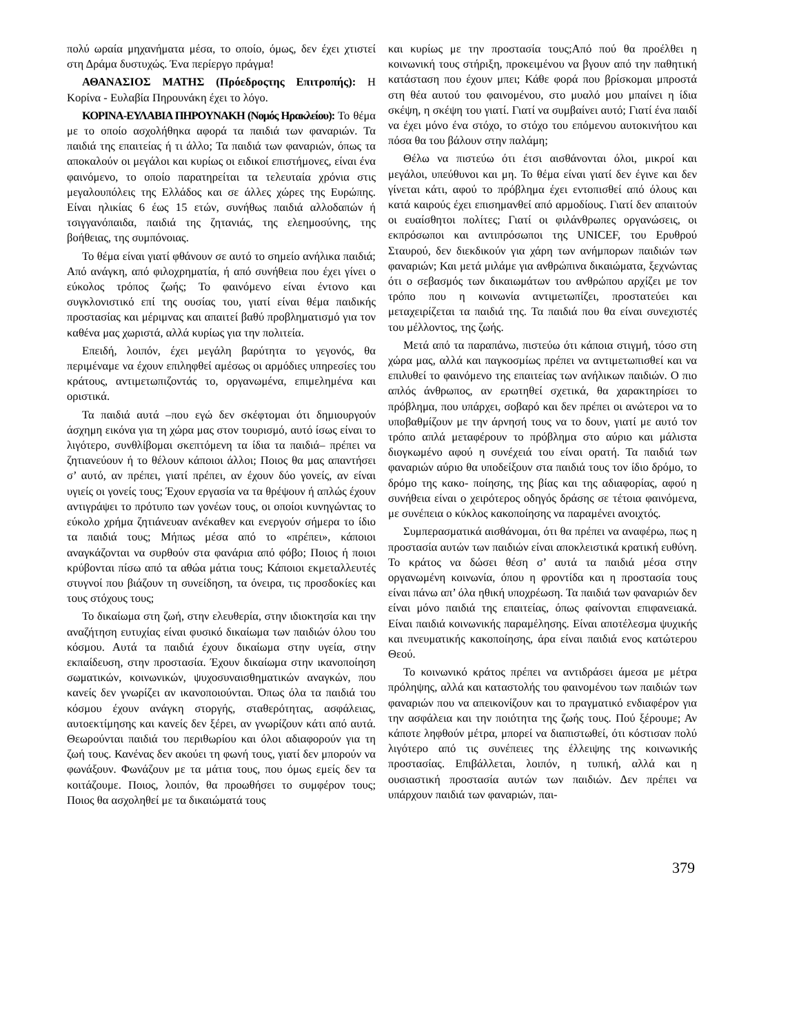πολύ ωραία μηχανήματα μέσα, το οποίο, όμως, δεν έχει χτιστεί στη Δράμα δυστυχώς. Ένα περίεργο πράγμα!
ΑΘΑΝΑΣΙΟΣ ΜΑΤΗΣ (Πρόεδροςτης Επιτροπής): Η Κορίνα - Ευλαβία Πηρουνάκη έχει το λόγο.
ΚΟΡΙΝΑ-ΕΥΛΑΒΙΑ ΠΗΡΟΥΝΑΚΗ (Νομός Ηρακλείου): Το θέμα με το οποίο ασχολήθηκα αφορά τα παιδιά των φαναριών. Τα παιδιά της επαιτείας ή τι άλλο; Τα παιδιά των φαναριών, όπως τα αποκαλούν οι μεγάλοι και κυρίως οι ειδικοί επιστήμονες, είναι ένα φαινόμενο, το οποίο παρατηρείται τα τελευταία χρόνια στις μεγαλουπόλεις της Ελλάδος και σε άλλες χώρες της Ευρώπης. Είναι ηλικίας 6 έως 15 ετών, συνήθως παιδιά αλλοδαπών ή τσιγγανόπαιδα, παιδιά της ζητανιάς, της ελεημοσύνης, της βοήθειας, της συμπόνοιας.
Το θέμα είναι γιατί φθάνουν σε αυτό το σημείο ανήλικα παιδιά; Από ανάγκη, από φιλοχρηματία, ή από συνήθεια που έχει γίνει ο εύκολος τρόπος ζωής; Το φαινόμενο είναι έντονο και συγκλονιστικό επί της ουσίας του, γιατί είναι θέμα παιδικής προστασίας και μέριμνας και απαιτεί βαθύ προβληματισμό για τον καθένα μας χωριστά, αλλά κυρίως για την πολιτεία.
Επειδή, λοιπόν, έχει μεγάλη βαρύτητα το γεγονός, θα περιμέναμε να έχουν επιληφθεί αμέσως οι αρμόδιες υπηρεσίες του κράτους, αντιμετωπιζοντάς το, οργανωμένα, επιμελημένα και οριστικά.
Τα παιδιά αυτά –που εγώ δεν σκέφτομαι ότι δημιουργούν άσχημη εικόνα για τη χώρα μας στον τουρισμό, αυτό ίσως είναι το λιγότερο, συνθλίβομαι σκεπτόμενη τα ίδια τα παιδιά– πρέπει να ζητιανεύουν ή το θέλουν κάποιοι άλλοι; Ποιος θα μας απαντήσει σ’ αυτό, αν πρέπει, γιατί πρέπει, αν έχουν δύο γονείς, αν είναι υγιείς οι γονείς τους; Έχουν εργασία να τα θρέψουν ή απλώς έχουν αντιγράψει το πρότυπο των γονέων τους, οι οποίοι κυνηγώντας το εύκολο χρήμα ζητιάνευαν ανέκαθεν και ενεργούν σήμερα το ίδιο τα παιδιά τους; Μήπως μέσα από το «πρέπει», κάποιοι αναγκάζονται να συρθούν στα φανάρια από φόβο; Ποιος ή ποιοι κρύβονται πίσω από τα αθώα μάτια τους; Κάποιοι εκμεταλλευτές στυγνοί που βιάζουν τη συνείδηση, τα όνειρα, τις προσδοκίες και τους στόχους τους;
Το δικαίωμα στη ζωή, στην ελευθερία, στην ιδιοκτησία και την αναζήτηση ευτυχίας είναι φυσικό δικαίωμα των παιδιών όλου του κόσμου. Αυτά τα παιδιά έχουν δικαίωμα στην υγεία, στην εκπαίδευση, στην προστασία. Έχουν δικαίωμα στην ικανοποίηση σωματικών, κοινωνικών, ψυχοσυναισθηματικών αναγκών, που κανείς δεν γνωρίζει αν ικανοποιούνται. Όπως όλα τα παιδιά του κόσμου έχουν ανάγκη στοργής, σταθερότητας, ασφάλειας, αυτοεκτίμησης και κανείς δεν ξέρει, αν γνωρίζουν κάτι από αυτά. Θεωρούνται παιδιά του περιθωρίου και όλοι αδιαφορούν για τη ζωή τους. Κανένας δεν ακούει τη φωνή τους, γιατί δεν μπορούν να φωνάξουν. Φωνάζουν με τα μάτια τους, που όμως εμείς δεν τα κοιτάζουμε. Ποιος, λοιπόν, θα προωθήσει το συμφέρον τους; Ποιος θα ασχοληθεί με τα δικαιώματά τους
και κυρίως με την προστασία τους;Από πού θα προέλθει η κοινωνική τους στήριξη, προκειμένου να βγουν από την παθητική κατάσταση που έχουν μπει; Κάθε φορά που βρίσκομαι μπροστά στη θέα αυτού του φαινομένου, στο μυαλό μου μπαίνει η ίδια σκέψη, η σκέψη του γιατί. Γιατί να συμβαίνει αυτό; Γιατί ένα παιδί να έχει μόνο ένα στόχο, το στόχο του επόμενου αυτοκινήτου και πόσα θα του βάλουν στην παλάμη;
Θέλω να πιστεύω ότι έτσι αισθάνονται όλοι, μικροί και μεγάλοι, υπεύθυνοι και μη. Το θέμα είναι γιατί δεν έγινε και δεν γίνεται κάτι, αφού το πρόβλημα έχει εντοπισθεί από όλους και κατά καιρούς έχει επισημανθεί από αρμοδίους. Γιατί δεν απαιτούν οι ευαίσθητοι πολίτες; Γιατί οι φιλάνθρωπες οργανώσεις, οι εκπρόσωποι και αντιπρόσωποι της UNICEF, του Ερυθρού Σταυρού, δεν διεκδικούν για χάρη των ανήμπορων παιδιών των φαναριών; Και μετά μιλάμε για ανθρώπινα δικαιώματα, ξεχνώντας ότι ο σεβασμός των δικαιωμάτων του ανθρώπου αρχίζει με τον τρόπο που η κοινωνία αντιμετωπίζει, προστατεύει και μεταχειρίζεται τα παιδιά της. Τα παιδιά που θα είναι συνεχιστές του μέλλοντος, της ζωής.
Μετά από τα παραπάνω, πιστεύω ότι κάποια στιγμή, τόσο στη χώρα μας, αλλά και παγκοσμίως πρέπει να αντιμετωπισθεί και να επιλυθεί το φαινόμενο της επαιτείας των ανήλικων παιδιών. Ο πιο απλός άνθρωπος, αν ερωτηθεί σχετικά, θα χαρακτηρίσει το πρόβλημα, που υπάρχει, σοβαρό και δεν πρέπει οι ανώτεροι να το υποβαθμίζουν με την άρνησή τους να το δουν, γιατί με αυτό τον τρόπο απλά μεταφέρουν το πρόβλημα στο αύριο και μάλιστα διογκωμένο αφού η συνέχειά του είναι ορατή. Τα παιδιά των φαναριών αύριο θα υποδείξουν στα παιδιά τους τον ίδιο δρόμο, το δρόμο της κακο- ποίησης, της βίας και της αδιαφορίας, αφού η συνήθεια είναι ο χειρότερος οδηγός δράσης σε τέτοια φαινόμενα, με συνέπεια ο κύκλος κακοποίησης να παραμένει ανοιχτός.
Συμπερασματικά αισθάνομαι, ότι θα πρέπει να αναφέρω, πως η προστασία αυτών των παιδιών είναι αποκλειστικά κρατική ευθύνη. Το κράτος να δώσει θέση σ’ αυτά τα παιδιά μέσα στην οργανωμένη κοινωνία, όπου η φροντίδα και η προστασία τους είναι πάνω απ’ όλα ηθική υποχρέωση. Τα παιδιά των φαναριών δεν είναι μόνο παιδιά της επαιτείας, όπως φαίνονται επιφανειακά. Είναι παιδιά κοινωνικής παραμέλησης. Είναι αποτέλεσμα ψυχικής και πνευματικής κακοποίησης, άρα είναι παιδιά ενος κατώτερου Θεού.
Το κοινωνικό κράτος πρέπει να αντιδράσει άμεσα με μέτρα πρόληψης, αλλά και καταστολής του φαινομένου των παιδιών των φαναριών που να απεικονίζουν και το πραγματικό ενδιαφέρον για την ασφάλεια και την ποιότητα της ζωής τους. Πού ξέρουμε; Αν κάποτε ληφθούν μέτρα, μπορεί να διαπιστωθεί, ότι κόστισαν πολύ λιγότερο από τις συνέπειες της έλλειψης της κοινωνικής προστασίας. Επιβάλλεται, λοιπόν, η τυπική, αλλά και η ουσιαστική προστασία αυτών των παιδιών. Δεν πρέπει να υπάρχουν παιδιά των φαναριών, παι-
379